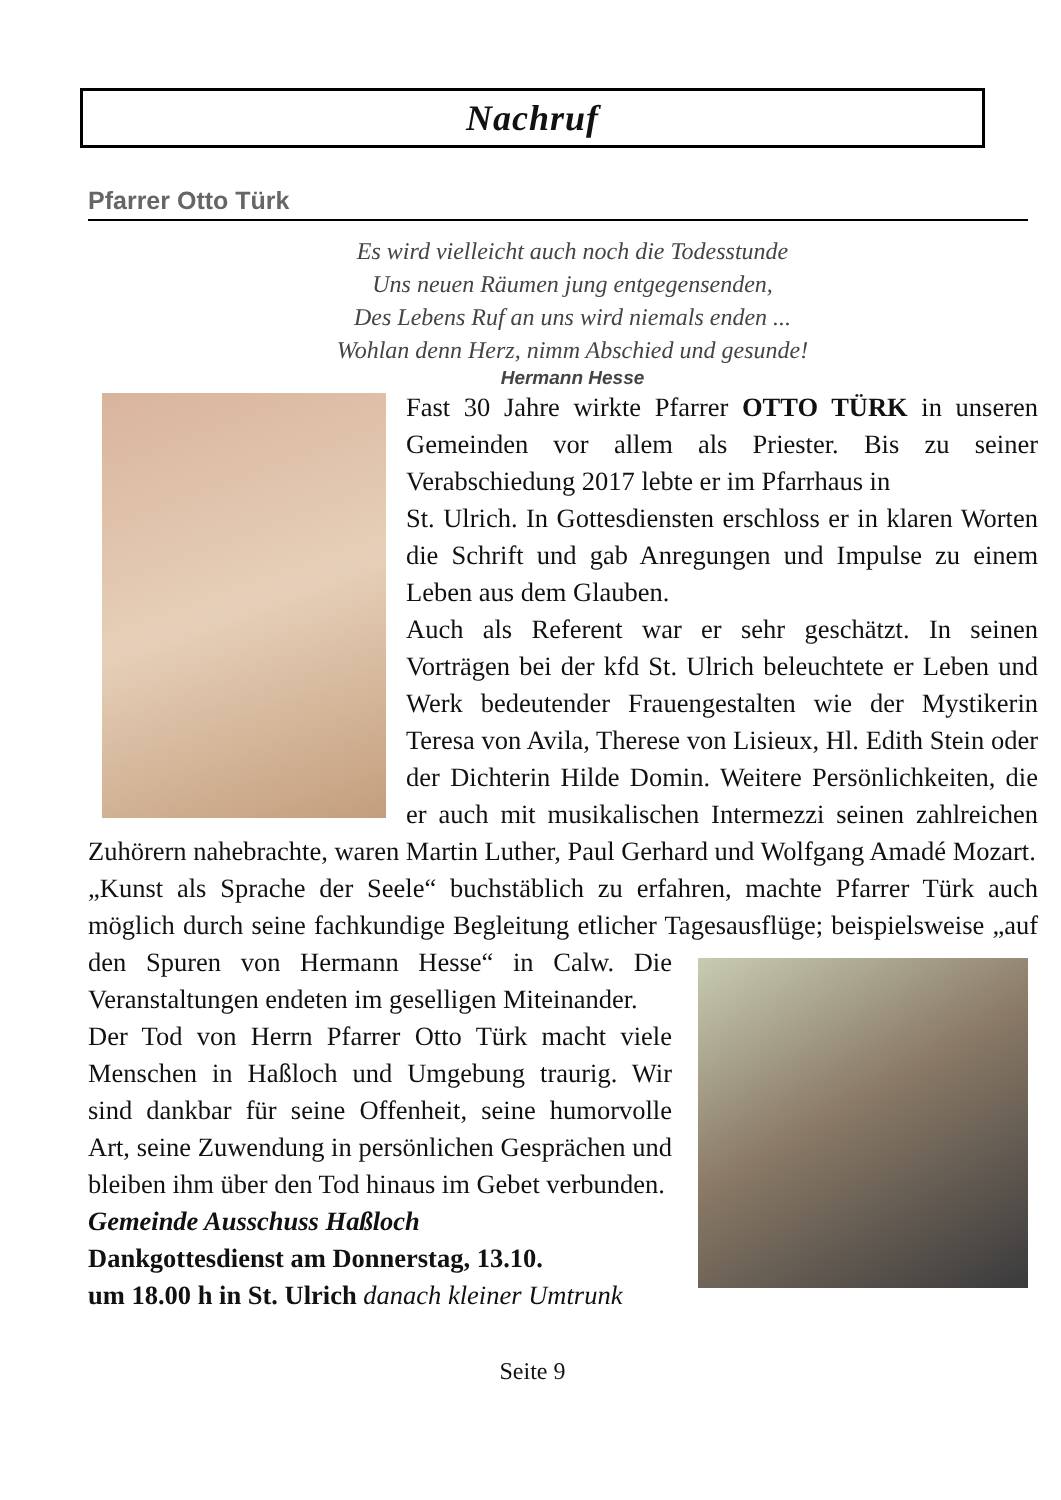Nachruf
Pfarrer Otto Türk
Es wird vielleicht auch noch die Todesstunde
Uns neuen Räumen jung entgegensenden,
Des Lebens Ruf an uns wird niemals enden ...
Wohlan denn Herz, nimm Abschied und gesunde!
Hermann Hesse
Fast 30 Jahre wirkte Pfarrer OTTO TÜRK in unseren Gemeinden vor allem als Priester. Bis zu seiner Verabschiedung 2017 lebte er im Pfarrhaus in
St. Ulrich. In Gottesdiensten erschloss er in klaren Worten die Schrift und gab Anregungen und Impulse zu einem Leben aus dem Glauben.
Auch als Referent war er sehr geschätzt. In seinen Vorträgen bei der kfd St. Ulrich beleuchtete er Leben und Werk bedeutender Frauengestalten wie der Mystikerin Teresa von Avila, Therese von Lisieux, Hl. Edith Stein oder der Dichterin Hilde Domin. Weitere Persönlichkeiten, die er auch mit musikalischen Intermezzi seinen zahlreichen Zuhörern nahebrachte, waren Martin Luther, Paul Gerhard und Wolfgang Amadé Mozart.
„Kunst als Sprache der Seele“ buchstäblich zu erfahren, machte Pfarrer Türk auch möglich durch seine fachkundige Begleitung etlicher Tagesausflüge; beispielsweise „auf den Spuren von Hermann Hesse“ in Calw. Die
Veranstaltungen endeten im geselligen Miteinander.
Der Tod von Herrn Pfarrer Otto Türk macht viele Menschen in Haßloch und Umgebung traurig. Wir sind dankbar für seine Offenheit, seine humorvolle Art, seine Zuwendung in persönlichen Gesprächen und bleiben ihm über den Tod hinaus im Gebet verbunden.
Gemeinde Ausschuss Haßloch
Dankgottesdienst am Donnerstag, 13.10.
um 18.00 h in St. Ulrich danach kleiner Umtrunk
Seite 9